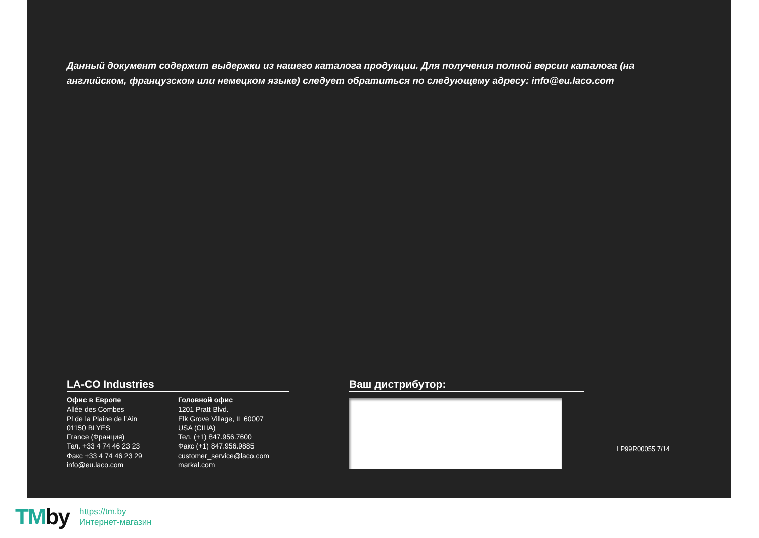Данный документ содержит выдержки из нашего каталога продукции. Для получения полной версии каталога (на английском, французском или немецком языке) следует обратиться по следующему адресу: info@eu.laco.com
LA-CO Industries
Офис в Европе
Allée des Combes
Pl de la Plaine de l’Ain
01150 BLYES
France (Франция)
Тел. +33 4 74 46 23 23
Факс +33 4 74 46 23 29
info@eu.laco.com
Головной офис
1201 Pratt Blvd.
Elk Grove Village, IL 60007
USA (США)
Тел. (+1) 847.956.7600
Факс (+1) 847.956.9885
customer_service@laco.com
markal.com
Ваш дистрибутор:
LP99R00055 7/14
TMby
https://tm.by
Интернет-магазин